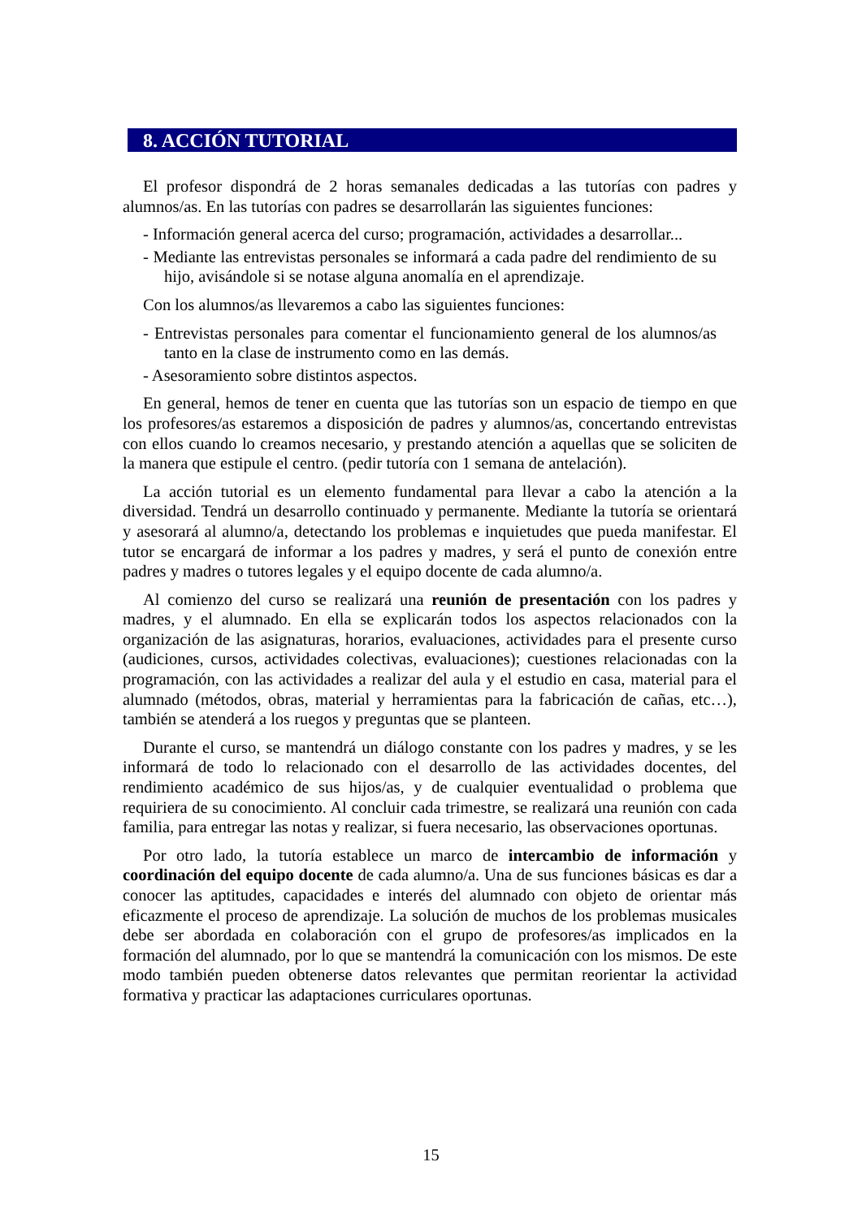8. ACCIÓN TUTORIAL
El profesor dispondrá de 2 horas semanales dedicadas a las tutorías con padres y alumnos/as. En las tutorías con padres se desarrollarán las siguientes funciones:
- Información general acerca del curso; programación, actividades a desarrollar...
- Mediante las entrevistas personales se informará a cada padre del rendimiento de su hijo, avisándole si se notase alguna anomalía en el aprendizaje.
Con los alumnos/as llevaremos a cabo las siguientes funciones:
- Entrevistas personales para comentar el funcionamiento general de los alumnos/as tanto en la clase de instrumento como en las demás.
- Asesoramiento sobre distintos aspectos.
En general, hemos de tener en cuenta que las tutorías son un espacio de tiempo en que los profesores/as estaremos a disposición de padres y alumnos/as, concertando entrevistas con ellos cuando lo creamos necesario, y prestando atención a aquellas que se soliciten de la manera que estipule el centro. (pedir tutoría con 1 semana de antelación).
La acción tutorial es un elemento fundamental para llevar a cabo la atención a la diversidad. Tendrá un desarrollo continuado y permanente. Mediante la tutoría se orientará y asesorará al alumno/a, detectando los problemas e inquietudes que pueda manifestar. El tutor se encargará de informar a los padres y madres, y será el punto de conexión entre padres y madres o tutores legales y el equipo docente de cada alumno/a.
Al comienzo del curso se realizará una reunión de presentación con los padres y madres, y el alumnado. En ella se explicarán todos los aspectos relacionados con la organización de las asignaturas, horarios, evaluaciones, actividades para el presente curso (audiciones, cursos, actividades colectivas, evaluaciones); cuestiones relacionadas con la programación, con las actividades a realizar del aula y el estudio en casa, material para el alumnado (métodos, obras, material y herramientas para la fabricación de cañas, etc…), también se atenderá a los ruegos y preguntas que se planteen.
Durante el curso, se mantendrá un diálogo constante con los padres y madres, y se les informará de todo lo relacionado con el desarrollo de las actividades docentes, del rendimiento académico de sus hijos/as, y de cualquier eventualidad o problema que requiriera de su conocimiento. Al concluir cada trimestre, se realizará una reunión con cada familia, para entregar las notas y realizar, si fuera necesario, las observaciones oportunas.
Por otro lado, la tutoría establece un marco de intercambio de información y coordinación del equipo docente de cada alumno/a. Una de sus funciones básicas es dar a conocer las aptitudes, capacidades e interés del alumnado con objeto de orientar más eficazmente el proceso de aprendizaje. La solución de muchos de los problemas musicales debe ser abordada en colaboración con el grupo de profesores/as implicados en la formación del alumnado, por lo que se mantendrá la comunicación con los mismos. De este modo también pueden obtenerse datos relevantes que permitan reorientar la actividad formativa y practicar las adaptaciones curriculares oportunas.
15